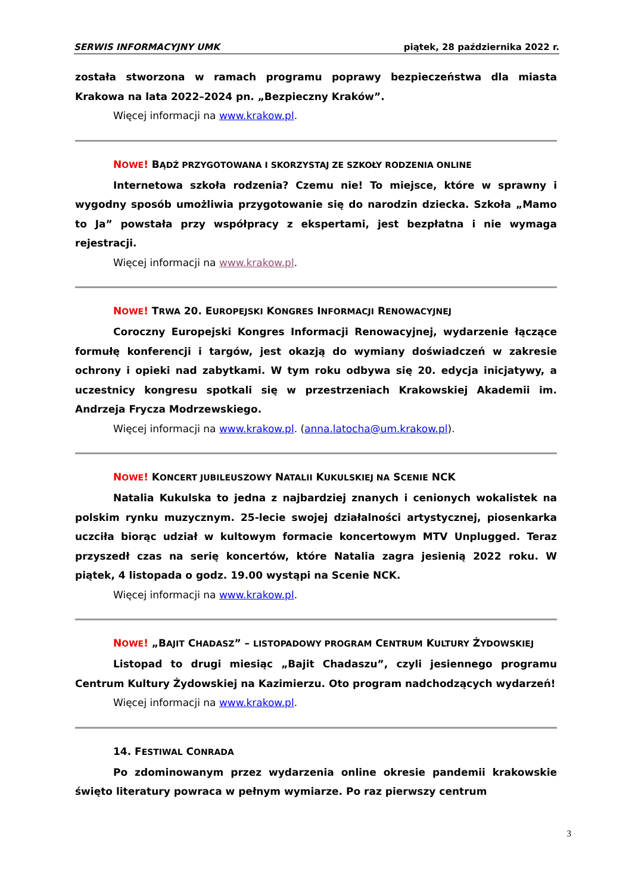SERWIS INFORMACYJNY UMK piątek, 28 października 2022 r.
została stworzona w ramach programu poprawy bezpieczeństwa dla miasta Krakowa na lata 2022–2024 pn. „Bezpieczny Kraków”.
Więcej informacji na www.krakow.pl.
NOWE! BĄDŹ PRZYGOTOWANA I SKORZYSTAJ ZE SZKOŁY RODZENIA ONLINE
Internetowa szkoła rodzenia? Czemu nie! To miejsce, które w sprawny i wygodny sposób umożliwia przygotowanie się do narodzin dziecka. Szkoła „Mamo to Ja” powstała przy współpracy z ekspertami, jest bezpłatna i nie wymaga rejestracji.
Więcej informacji na www.krakow.pl.
NOWE! TRWA 20. EUROPEJSKI KONGRES INFORMACJI RENOWACYJNEJ
Coroczny Europejski Kongres Informacji Renowacyjnej, wydarzenie łączące formułę konferencji i targów, jest okazją do wymiany doświadczeń w zakresie ochrony i opieki nad zabytkami. W tym roku odbywa się 20. edycja inicjatywy, a uczestnicy kongresu spotkali się w przestrzeniach Krakowskiej Akademii im. Andrzeja Frycza Modrzewskiego.
Więcej informacji na www.krakow.pl. (anna.latocha@um.krakow.pl).
NOWE! KONCERT JUBILEUSZOWY NATALII KUKULSKIEJ NA SCENIE NCK
Natalia Kukulska to jedna z najbardziej znanych i cenionych wokalistek na polskim rynku muzycznym. 25-lecie swojej działalności artystycznej, piosenkarka uczciła biorąc udział w kultowym formacie koncertowym MTV Unplugged. Teraz przyszedł czas na serię koncertów, które Natalia zagra jesienią 2022 roku. W piątek, 4 listopada o godz. 19.00 wystąpi na Scenie NCK.
Więcej informacji na www.krakow.pl.
NOWE! „BAJIT CHADASZ” – LISTOPADOWY PROGRAM CENTRUM KULTURY ŻYDOWSKIEJ
Listopad to drugi miesiąc „Bajit Chadaszu”, czyli jesiennego programu Centrum Kultury Żydowskiej na Kazimierzu. Oto program nadchodzących wydarzeń!
Więcej informacji na www.krakow.pl.
14. FESTIWAL CONRADA
Po zdominowanym przez wydarzenia online okresie pandemii krakowskie święto literatury powraca w pełnym wymiarze. Po raz pierwszy centrum
3